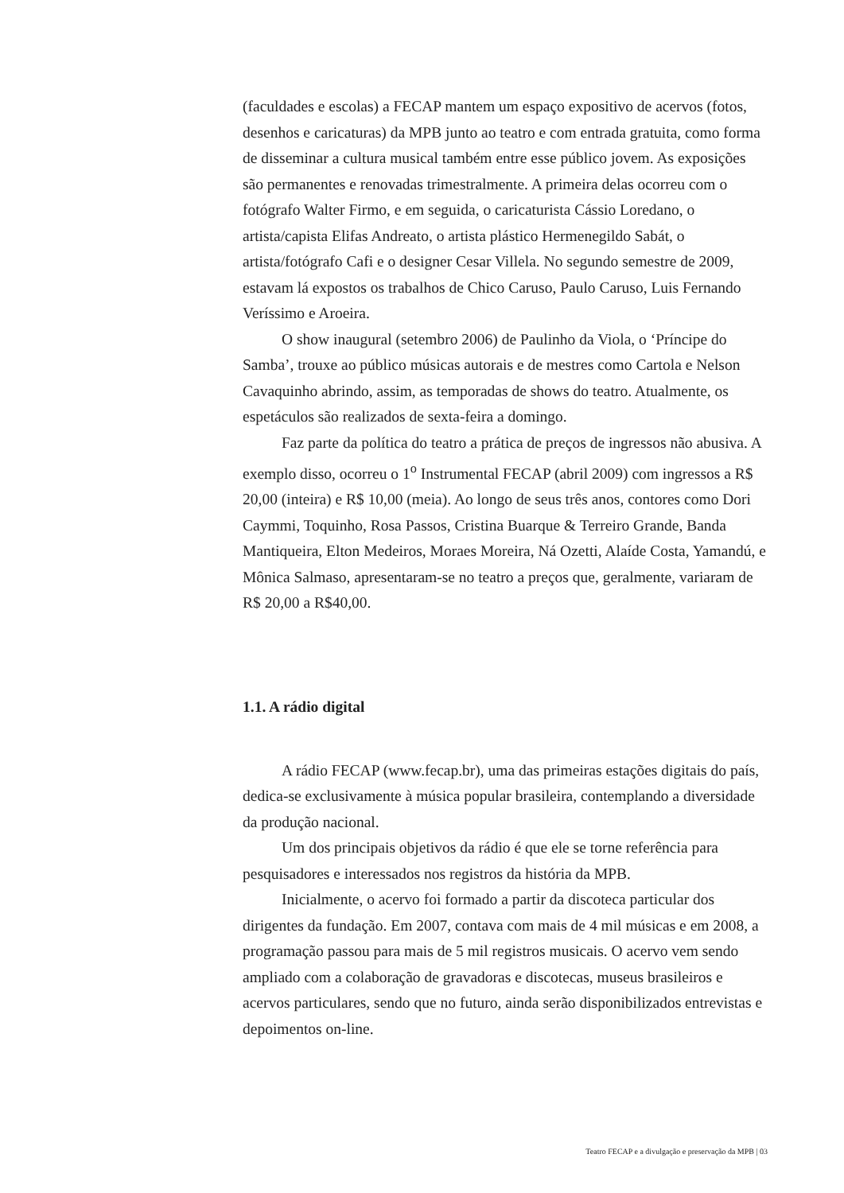(faculdades e escolas) a FECAP mantem um espaço expositivo de acervos (fotos, desenhos e caricaturas) da MPB junto ao teatro e com entrada gratuita, como forma de disseminar a cultura musical também entre esse público jovem. As exposições são permanentes e renovadas trimestralmente. A primeira delas ocorreu com o fotógrafo Walter Firmo, e em seguida, o caricaturista Cássio Loredano, o artista/capista Elifas Andreato, o artista plástico Hermenegildo Sabát, o artista/fotógrafo Cafi e o designer Cesar Villela. No segundo semestre de 2009, estavam lá expostos os trabalhos de Chico Caruso, Paulo Caruso, Luis Fernando Veríssimo e Aroeira.
O show inaugural (setembro 2006) de Paulinho da Viola, o ‘Príncipe do Samba’, trouxe ao público músicas autorais e de mestres como Cartola e Nelson Cavaquinho abrindo, assim, as temporadas de shows do teatro. Atualmente, os espetáculos são realizados de sexta-feira a domingo.
Faz parte da política do teatro a prática de preços de ingressos não abusiva. A exemplo disso, ocorreu o 1<sup>o</sup> Instrumental FECAP (abril 2009) com ingressos a R$ 20,00 (inteira) e R$ 10,00 (meia). Ao longo de seus três anos, contores como Dori Caymmi, Toquinho, Rosa Passos, Cristina Buarque & Terreiro Grande, Banda Mantiqueira, Elton Medeiros, Moraes Moreira, Ná Ozetti, Alaíde Costa, Yamandú, e Mônica Salmaso, apresentaram-se no teatro a preços que, geralmente, variaram de R$ 20,00 a R$40,00.
1.1. A rádio digital
A rádio FECAP (www.fecap.br), uma das primeiras estações digitais do país, dedica-se exclusivamente à música popular brasileira, contemplando a diversidade da produção nacional.
Um dos principais objetivos da rádio é que ele se torne referência para pesquisadores e interessados nos registros da história da MPB.
Inicialmente, o acervo foi formado a partir da discoteca particular dos dirigentes da fundação. Em 2007, contava com mais de 4 mil músicas e em 2008, a programação passou para mais de 5 mil registros musicais. O acervo vem sendo ampliado com a colaboração de gravadoras e discotecas, museus brasileiros e acervos particulares, sendo que no futuro, ainda serão disponibilizados entrevistas e depoimentos on-line.
Teatro FECAP e a divulgação e preservação da MPB | 03